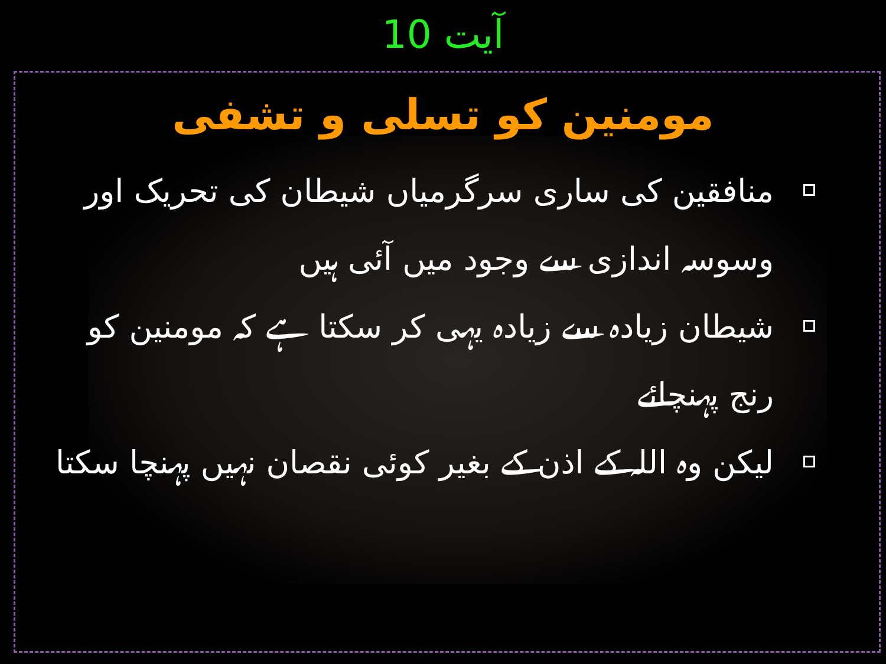آیت 10
مومنین کو تسلی و تشفی
منافقین کی ساری سرگرمیاں شیطان کی تحریک اور وسوسہ اندازی سے وجود میں آئی ہیں
شیطان زیادہ سے زیادہ یہی کر سکتا ہے کہ مومنین کو رنج پہنچائے
لیکن وہ اللہ کے اذن کے بغیر کوئی نقصان نہیں پہنچا سکتا